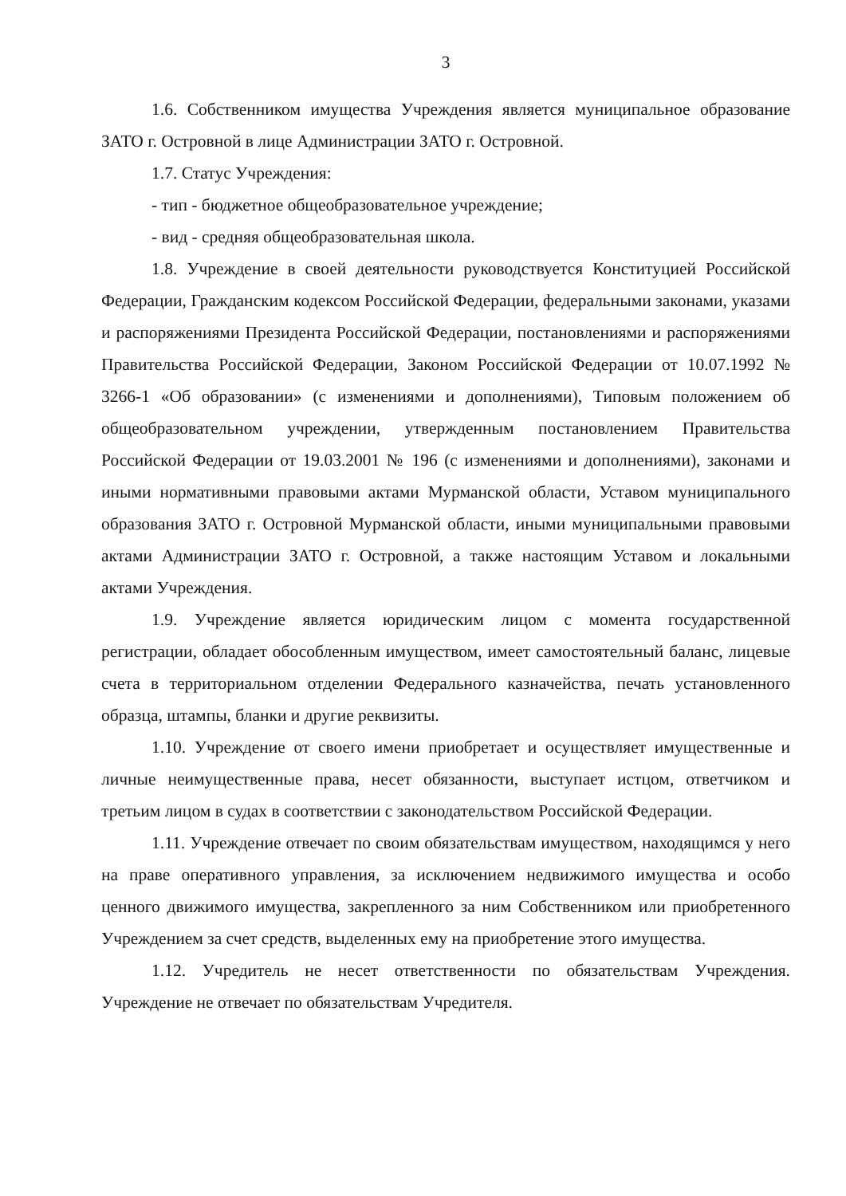3
1.6. Собственником имущества Учреждения является муниципальное образование ЗАТО г. Островной в лице Администрации ЗАТО г. Островной.
1.7. Статус Учреждения:
- тип - бюджетное общеобразовательное учреждение;
- вид - средняя общеобразовательная школа.
1.8. Учреждение в своей деятельности руководствуется Конституцией Российской Федерации, Гражданским кодексом Российской Федерации, федеральными законами, указами и распоряжениями Президента Российской Федерации, постановлениями и распоряжениями Правительства Российской Федерации, Законом Российской Федерации от 10.07.1992 № 3266-1 «Об образовании» (с изменениями и дополнениями), Типовым положением об общеобразовательном учреждении, утвержденным постановлением Правительства Российской Федерации от 19.03.2001 № 196 (с изменениями и дополнениями), законами и иными нормативными правовыми актами Мурманской области, Уставом муниципального образования ЗАТО г. Островной Мурманской области, иными муниципальными правовыми актами Администрации ЗАТО г. Островной, а также настоящим Уставом и локальными актами Учреждения.
1.9. Учреждение является юридическим лицом с момента государственной регистрации, обладает обособленным имуществом, имеет самостоятельный баланс, лицевые счета в территориальном отделении Федерального казначейства, печать установленного образца, штампы, бланки и другие реквизиты.
1.10. Учреждение от своего имени приобретает и осуществляет имущественные и личные неимущественные права, несет обязанности, выступает истцом, ответчиком и третьим лицом в судах в соответствии с законодательством Российской Федерации.
1.11. Учреждение отвечает по своим обязательствам имуществом, находящимся у него на праве оперативного управления, за исключением недвижимого имущества и особо ценного движимого имущества, закрепленного за ним Собственником или приобретенного Учреждением за счет средств, выделенных ему на приобретение этого имущества.
1.12. Учредитель не несет ответственности по обязательствам Учреждения. Учреждение не отвечает по обязательствам Учредителя.